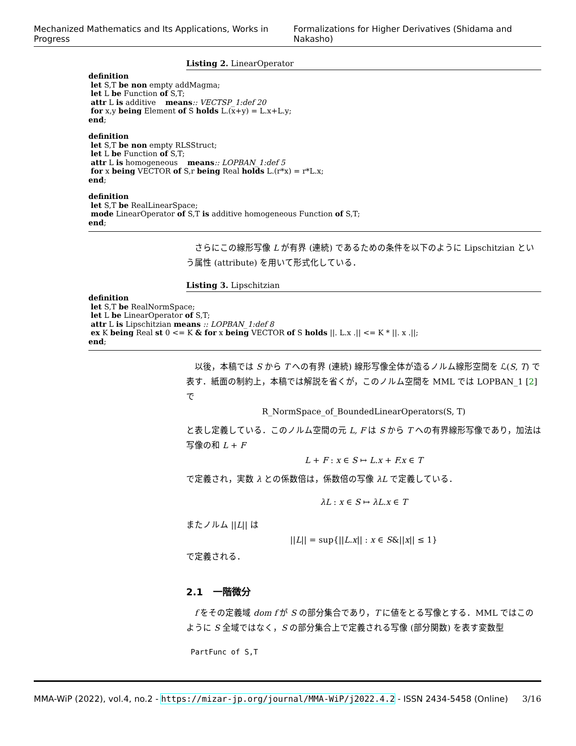Mechanized Mathematics and Its Applications, Works in Progress Formalizations for Higher Derivatives (Shidama and Nakasho)
Listing 2. LinearOperator
definition
let S,T be non empty addMagma;
let L be Function of S,T;
attr L is additive means:: VECTSP_1:def 20
for x,y being Element of S holds L.(x+y) = L.x+L.y;
end;
definition
let S,T be non empty RLSStruct;
let L be Function of S,T;
attr L is homogeneous means:: LOPBAN_1:def 5
for x being VECTOR of S,r being Real holds L.(r*x) = r*L.x;
end;
definition
let S,T be RealLinearSpace;
mode LinearOperator of S,T is additive homogeneous Function of S,T;
end;
　さらにこの線形写像 L が有界 (連続) であるための条件を以下のように Lipschitzian という属性 (attribute) を用いて形式化している．
Listing 3. Lipschitzian
definition
let S,T be RealNormSpace;
let L be LinearOperator of S,T;
attr L is Lipschitzian means :: LOPBAN_1:def 8
ex K being Real st 0 <= K & for x being VECTOR of S holds ||. L.x .|| <= K * ||. x .||;
end;
　以後，本稿では S から T への有界 (連続) 線形写像全体が造るノルム線形空間を ℒ(S, T) で表す．紙面の制約上，本稿では解説を省くが，このノルム空間を MML では LOPBAN_1 [2] で
R_NormSpace_of_BoundedLinearOperators(S, T)
と表し定義している．このノルム空間の元 L, F は S から T への有界線形写像であり，加法は写像の和 L + F
L + F : x ∈ S ↦ L.x + F.x ∈ T
で定義され，実数 λ との係数倍は，係数倍の写像 λL で定義している．
λL : x ∈ S ↦ λL.x ∈ T
またノルム ||L|| は
||L|| = sup{||L.x|| : x ∈ S&||x|| ≤ 1}
で定義される．
2.1 一階微分
　f をその定義域 dom f が S の部分集合であり，T に値をとる写像とする．MML ではこのように S 全域ではなく，S の部分集合上で定義される写像 (部分関数) を表す変数型
PartFunc of S,T
MMA-WiP (2022), vol.4, no.2 - https://mizar-jp.org/journal/MMA-WiP/j2022.4.2 - ISSN 2434-5458 (Online) 3/16